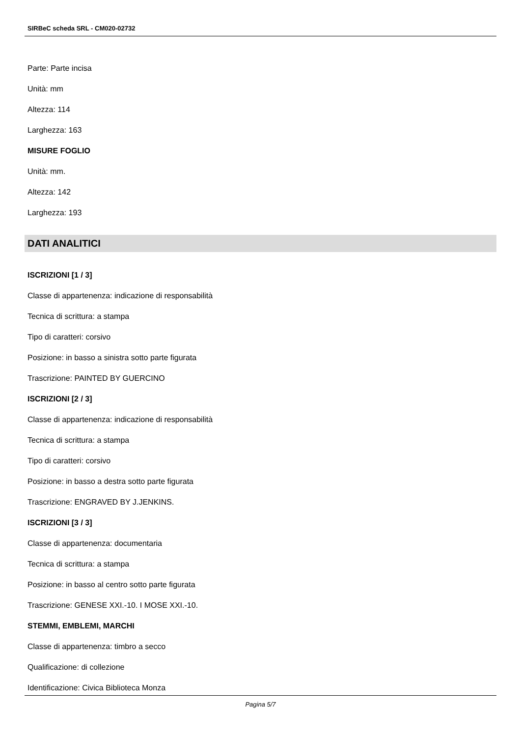SIRBeC scheda SRL - CM020-02732
Parte: Parte incisa
Unità: mm
Altezza: 114
Larghezza: 163
MISURE FOGLIO
Unità: mm.
Altezza: 142
Larghezza: 193
DATI ANALITICI
ISCRIZIONI [1 / 3]
Classe di appartenenza: indicazione di responsabilità
Tecnica di scrittura: a stampa
Tipo di caratteri: corsivo
Posizione: in basso a sinistra sotto parte figurata
Trascrizione: PAINTED BY GUERCINO
ISCRIZIONI [2 / 3]
Classe di appartenenza: indicazione di responsabilità
Tecnica di scrittura: a stampa
Tipo di caratteri: corsivo
Posizione: in basso a destra sotto parte figurata
Trascrizione: ENGRAVED BY J.JENKINS.
ISCRIZIONI [3 / 3]
Classe di appartenenza: documentaria
Tecnica di scrittura: a stampa
Posizione: in basso al centro sotto parte figurata
Trascrizione: GENESE XXI.-10. I MOSE XXI.-10.
STEMMI, EMBLEMI, MARCHI
Classe di appartenenza: timbro a secco
Qualificazione: di collezione
Identificazione: Civica Biblioteca Monza
Pagina 5/7